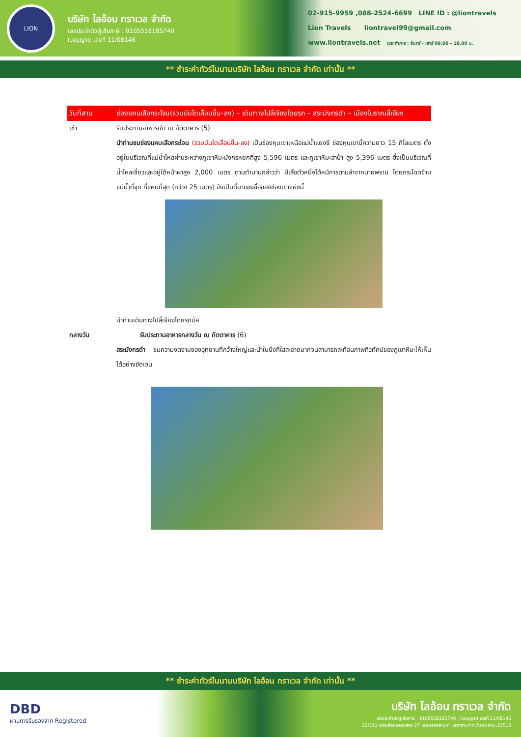LION
บริษัท ไลอ้อน ทราเวล จำกัด
เลขประจำตัวผู้เสียภาษี : 0105558185740
ใบอนุญาต เลขที่ 11/08146
02-915-9959 ,088-2524-6699 LINE ID : @liontravels
Lion Travels liontravel99@gmail.com
www.liontravels.net เวลาทำการ : จันทร์ - เสาร์ 09.00 - 18.00 น.
** ชำระค่าทัวร์ในนามบริษัท ไลอ้อน ทราเวล จำกัด เท่านั้น **
วันที่สาม ช่องแคบเสือกระโจน(รวมบันไดเลื่อนขึ้น-ลง) – เดินทางไปลี่เจียงโดยรถ – สระมังกรดำ – เมืองโบราณลี่เจียง
เช้า รับประทานอาหารเช้า ณ ภัตตาคาร (5)
นำท่านชมช่องแคบเสือกระโจน (รวมบันไดเลื่อนขึ้น-ลง) เป็นช่องหุบเขาเหนือแม่น้ำแยงซี ช่องหุบเขานี้ความยาว 15 กิโลเมตร ตั้งอยู่ในบริเวณที่แม่น้ำไหลผ่านระหว่างภูเขาหิมะมังกรหยกที่สูง 5,596 เมตร และภูเขาหิมะฮาป๋า สูง 5,396 เมตร ซึ่งเป็นบริเวณที่น้ำไหลเชี่ยวและอยู่ใต้หน้าผาสูง 2,000 เมตร ตามตำนานกล่าวว่า มีเสือตัวหนึ่งได้หนีการตามล่าจากนายพราน โดยกระโดดข้ามแม่น้ำที่จุด ที่แคบที่สุด (กว้าง 25 เมตร) จึงเป็นที่มาของชื่อของช่องเขาแห่งนี้
นำท่านเดินทางไปลี่เจียงโดยรถบัส
กลางวัน รับประทานอาหารกลางวัน ณ ภัตตาคาร (6)
สระมังกรดำ ชมความงดงามของอุทยานที่กว้างใหญ่และน้ำในบึงที่ใสสะอาดมากจนสามารถสะท้อนภาพทิวทัศน์ของภูเขาหิมะให้เห็นได้อย่างชัดเจน
** ชำระค่าทัวร์ในนามบริษัท ไลอ้อน ทราเวล จำกัด เท่านั้น **
DBD
ผ่านการรับรองจาก Registered
บริษัท ไลอ้อน ทราเวล จำกัด
เลขประจำตัวผู้เสียภาษี : 0105558185740 | ใบอนุญาต เลขที่ 11/08146
20/311 ซอยเลียบคลองสอง 27 เขตคลองสามวา แขวงสามวาตะวันตก กทม.10510